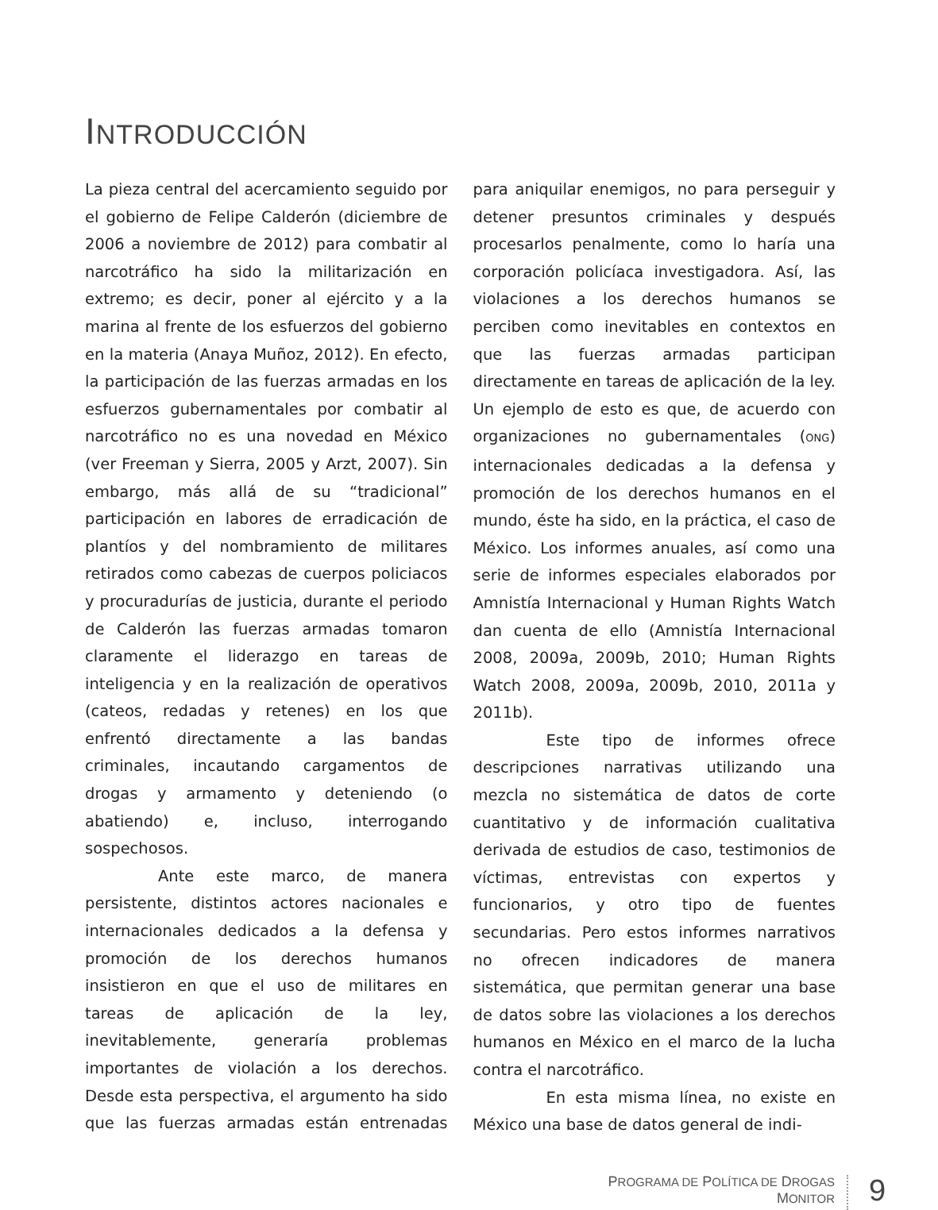INTRODUCCIÓN
La pieza central del acercamiento seguido por el gobierno de Felipe Calderón (diciembre de 2006 a noviembre de 2012) para combatir al narcotráfico ha sido la militarización en extremo; es decir, poner al ejército y a la marina al frente de los esfuerzos del gobierno en la materia (Anaya Muñoz, 2012). En efecto, la participación de las fuerzas armadas en los esfuerzos gubernamentales por combatir al narcotráfico no es una novedad en México (ver Freeman y Sierra, 2005 y Arzt, 2007). Sin embargo, más allá de su “tradicional” participación en labores de erradicación de plantíos y del nombramiento de militares retirados como cabezas de cuerpos policiacos y procuradurías de justicia, durante el periodo de Calderón las fuerzas armadas tomaron claramente el liderazgo en tareas de inteligencia y en la realización de operativos (cateos, redadas y retenes) en los que enfrentó directamente a las bandas criminales, incautando cargamentos de drogas y armamento y deteniendo (o abatiendo) e, incluso, interrogando sospechosos.
Ante este marco, de manera persistente, distintos actores nacionales e internacionales dedicados a la defensa y promoción de los derechos humanos insistieron en que el uso de militares en tareas de aplicación de la ley, inevitablemente, generaría problemas importantes de violación a los derechos. Desde esta perspectiva, el argumento ha sido que las fuerzas armadas están entrenadas para aniquilar enemigos, no para perseguir y detener presuntos criminales y después procesarlos penalmente, como lo haría una corporación policíaca investigadora. Así, las violaciones a los derechos humanos se perciben como inevitables en contextos en que las fuerzas armadas participan directamente en tareas de aplicación de la ley. Un ejemplo de esto es que, de acuerdo con organizaciones no gubernamentales (ONG) internacionales dedicadas a la defensa y promoción de los derechos humanos en el mundo, éste ha sido, en la práctica, el caso de México. Los informes anuales, así como una serie de informes especiales elaborados por Amnistía Internacional y Human Rights Watch dan cuenta de ello (Amnistía Internacional 2008, 2009a, 2009b, 2010; Human Rights Watch 2008, 2009a, 2009b, 2010, 2011a y 2011b).
Este tipo de informes ofrece descripciones narrativas utilizando una mezcla no sistemática de datos de corte cuantitativo y de información cualitativa derivada de estudios de caso, testimonios de víctimas, entrevistas con expertos y funcionarios, y otro tipo de fuentes secundarias. Pero estos informes narrativos no ofrecen indicadores de manera sistemática, que permitan generar una base de datos sobre las violaciones a los derechos humanos en México en el marco de la lucha contra el narcotráfico.
En esta misma línea, no existe en México una base de datos general de indi-
PROGRAMA DE POLÍTICA DE DROGAS
MONITOR
9